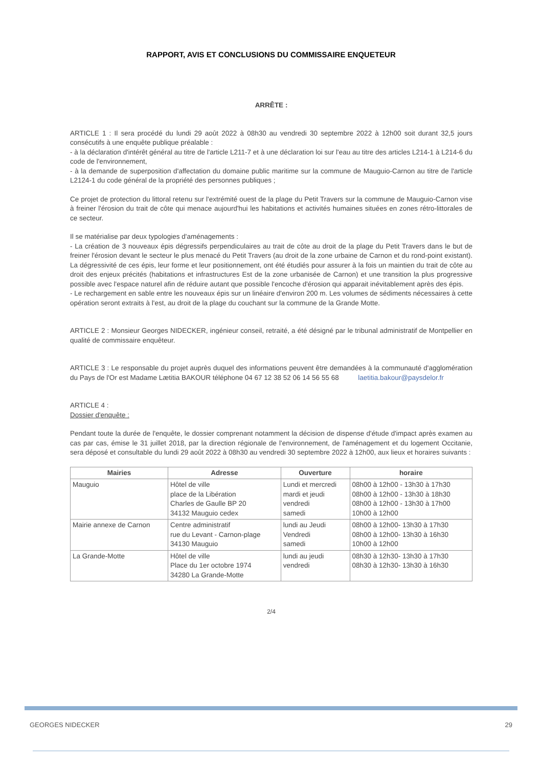RAPPORT, AVIS ET CONCLUSIONS DU COMMISSAIRE ENQUETEUR
ARRÊTE :
ARTICLE 1 : Il sera procédé du lundi 29 août 2022 à 08h30 au vendredi 30 septembre 2022 à 12h00 soit durant 32,5 jours consécutifs à une enquête publique préalable :
- à la déclaration d'intérêt général au titre de l'article L211-7 et à une déclaration loi sur l'eau au titre des articles L214-1 à L214-6 du code de l'environnement,
- à la demande de superposition d'affectation du domaine public maritime sur la commune de Mauguio-Carnon au titre de l'article L2124-1 du code général de la propriété des personnes publiques ;
Ce projet de protection du littoral retenu sur l'extrémité ouest de la plage du Petit Travers sur la commune de Mauguio-Carnon vise à freiner l'érosion du trait de côte qui menace aujourd'hui les habitations et activités humaines situées en zones rétro-littorales de ce secteur.
Il se matérialise par deux typologies d'aménagements :
- La création de 3 nouveaux épis dégressifs perpendiculaires au trait de côte au droit de la plage du Petit Travers dans le but de freiner l'érosion devant le secteur le plus menacé du Petit Travers (au droit de la zone urbaine de Carnon et du rond-point existant). La dégressivité de ces épis, leur forme et leur positionnement, ont été étudiés pour assurer à la fois un maintien du trait de côte au droit des enjeux précités (habitations et infrastructures Est de la zone urbanisée de Carnon) et une transition la plus progressive possible avec l'espace naturel afin de réduire autant que possible l'encoche d'érosion qui apparait inévitablement après des épis.
- Le rechargement en sable entre les nouveaux épis sur un linéaire d'environ 200 m. Les volumes de sédiments nécessaires à cette opération seront extraits à l'est, au droit de la plage du couchant sur la commune de la Grande Motte.
ARTICLE 2 : Monsieur Georges NIDECKER, ingénieur conseil, retraité, a été désigné par le tribunal administratif de Montpellier en qualité de commissaire enquêteur.
ARTICLE 3 : Le responsable du projet auprès duquel des informations peuvent être demandées à la communauté d'agglomération du Pays de l'Or est Madame Lætitia BAKOUR téléphone 04 67 12 38 52 06 14 56 55 68 laetitia.bakour@paysdelor.fr
ARTICLE 4 :
Dossier d'enquête :
Pendant toute la durée de l'enquête, le dossier comprenant notamment la décision de dispense d'étude d'impact après examen au cas par cas, émise le 31 juillet 2018, par la direction régionale de l'environnement, de l'aménagement et du logement Occitanie, sera déposé et consultable du lundi 29 août 2022 à 08h30 au vendredi 30 septembre 2022 à 12h00, aux lieux et horaires suivants :
| Mairies | Adresse | Ouverture | horaire |
| --- | --- | --- | --- |
| Mauguio | Hôtel de ville place de la Libération Charles de Gaulle BP 20 34132 Mauguio cedex | Lundi et mercredi mardi et jeudi vendredi samedi | 08h00 à 12h00 - 13h30 à 17h30 08h00 à 12h00 - 13h30 à 18h30 08h00 à 12h00 - 13h30 à 17h00 10h00 à 12h00 |
| Mairie annexe de Carnon | Centre administratif rue du Levant - Carnon-plage 34130 Mauguio | lundi au Jeudi Vendredi samedi | 08h00 à 12h00- 13h30 à 17h30 08h00 à 12h00- 13h30 à 16h30 10h00 à 12h00 |
| La Grande-Motte | Hôtel de ville Place du 1er octobre 1974 34280 La Grande-Motte | lundi au jeudi vendredi | 08h30 à 12h30- 13h30 à 17h30 08h30 à 12h30- 13h30 à 16h30 |
2/4
GEORGES NIDECKER 29